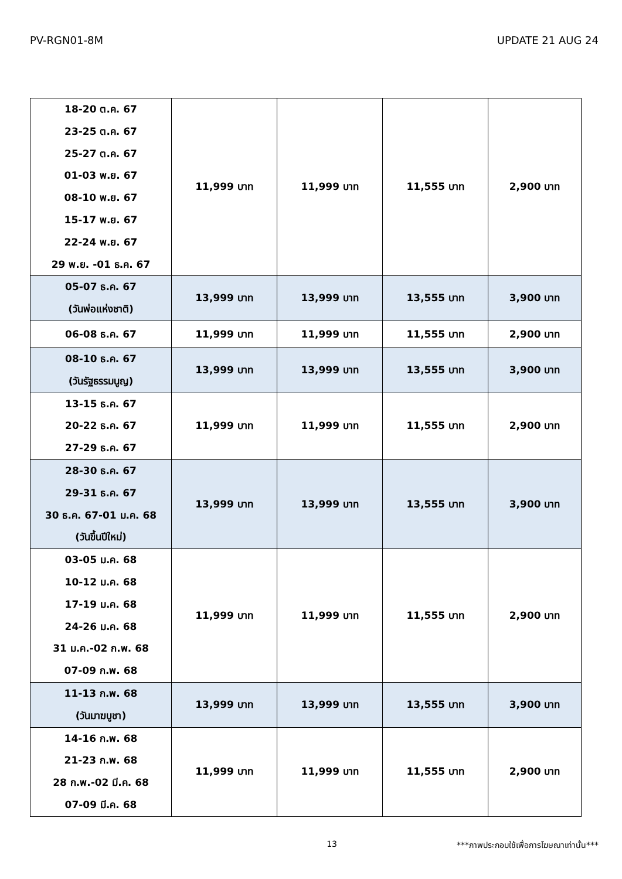PV-RGN01-8M UPDATE 21 AUG 24
| 18-20 ต.ค. 67 23-25 ต.ค. 67 25-27 ต.ค. 67 01-03 พ.ย. 67 08-10 พ.ย. 67 15-17 พ.ย. 67 22-24 พ.ย. 67 29 พ.ย. -01 ธ.ค. 67 | 11,999 บาท | 11,999 บาท | 11,555 บาท | 2,900 บาท |
| 05-07 ธ.ค. 67 (วันพ่อแห่งชาติ) | 13,999 บาท | 13,999 บาท | 13,555 บาท | 3,900 บาท |
| 06-08 ธ.ค. 67 | 11,999 บาท | 11,999 บาท | 11,555 บาท | 2,900 บาท |
| 08-10 ธ.ค. 67 (วันรัฐธรรมนูญ) | 13,999 บาท | 13,999 บาท | 13,555 บาท | 3,900 บาท |
| 13-15 ธ.ค. 67 20-22 ธ.ค. 67 27-29 ธ.ค. 67 | 11,999 บาท | 11,999 บาท | 11,555 บาท | 2,900 บาท |
| 28-30 ธ.ค. 67 29-31 ธ.ค. 67 30 ธ.ค. 67-01 ม.ค. 68 (วันขึ้นปีใหม่) | 13,999 บาท | 13,999 บาท | 13,555 บาท | 3,900 บาท |
| 03-05 ม.ค. 68 10-12 ม.ค. 68 17-19 ม.ค. 68 24-26 ม.ค. 68 31 ม.ค.-02 ก.พ. 68 07-09 ก.พ. 68 | 11,999 บาท | 11,999 บาท | 11,555 บาท | 2,900 บาท |
| 11-13 ก.พ. 68 (วันมาฆบูชา) | 13,999 บาท | 13,999 บาท | 13,555 บาท | 3,900 บาท |
| 14-16 ก.พ. 68 21-23 ก.พ. 68 28 ก.พ.-02 มี.ค. 68 07-09 มี.ค. 68 | 11,999 บาท | 11,999 บาท | 11,555 บาท | 2,900 บาท |
13 ***ภาพประกอบใช้เพื่อการโฆษณาเท่านั้น***